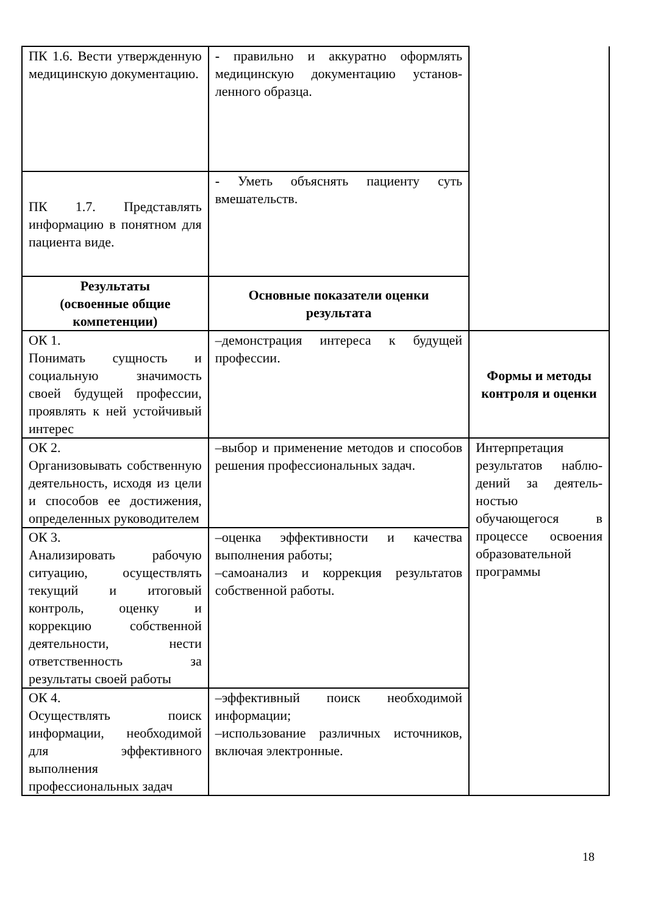| ПК 1.6. Вести утвержденную медицинскую документацию. | - правильно и аккуратно оформлять медицинскую документацию установ-ленного образца. | |
| ПК 1.7. Представлять информацию в понятном для пациента виде. | - Уметь объяснять пациенту суть вмешательств. | |
| Результаты (освоенные общие компетенции) | Основные показатели оценки результата | |
| ОК 1. Понимать сущность и социальную значимость своей будущей профессии, проявлять к ней устойчивый интерес | –демонстрация интереса к будущей профессии. | Формы и методы контроля и оценки |
| ОК 2. Организовывать собственную деятельность, исходя из цели и способов ее достижения, определенных руководителем | –выбор и применение методов и способов решения профессиональных задач. | Интерпретация результатов наблю-дений за деятель-ностью обучающегося в процессе освоения образовательной программы |
| ОК 3. Анализировать рабочую ситуацию, осуществлять текущий и итоговый контроль, оценку и коррекцию собственной деятельности, нести ответственность за результаты своей работы | –оценка эффективности и качества выполнения работы; –самоанализ и коррекция результатов собственной работы. | |
| ОК 4. Осуществлять поиск информации, необходимой для эффективного выполнения профессиональных задач | –эффективный поиск необходимой информации; –использование различных источников, включая электронные. | |
18